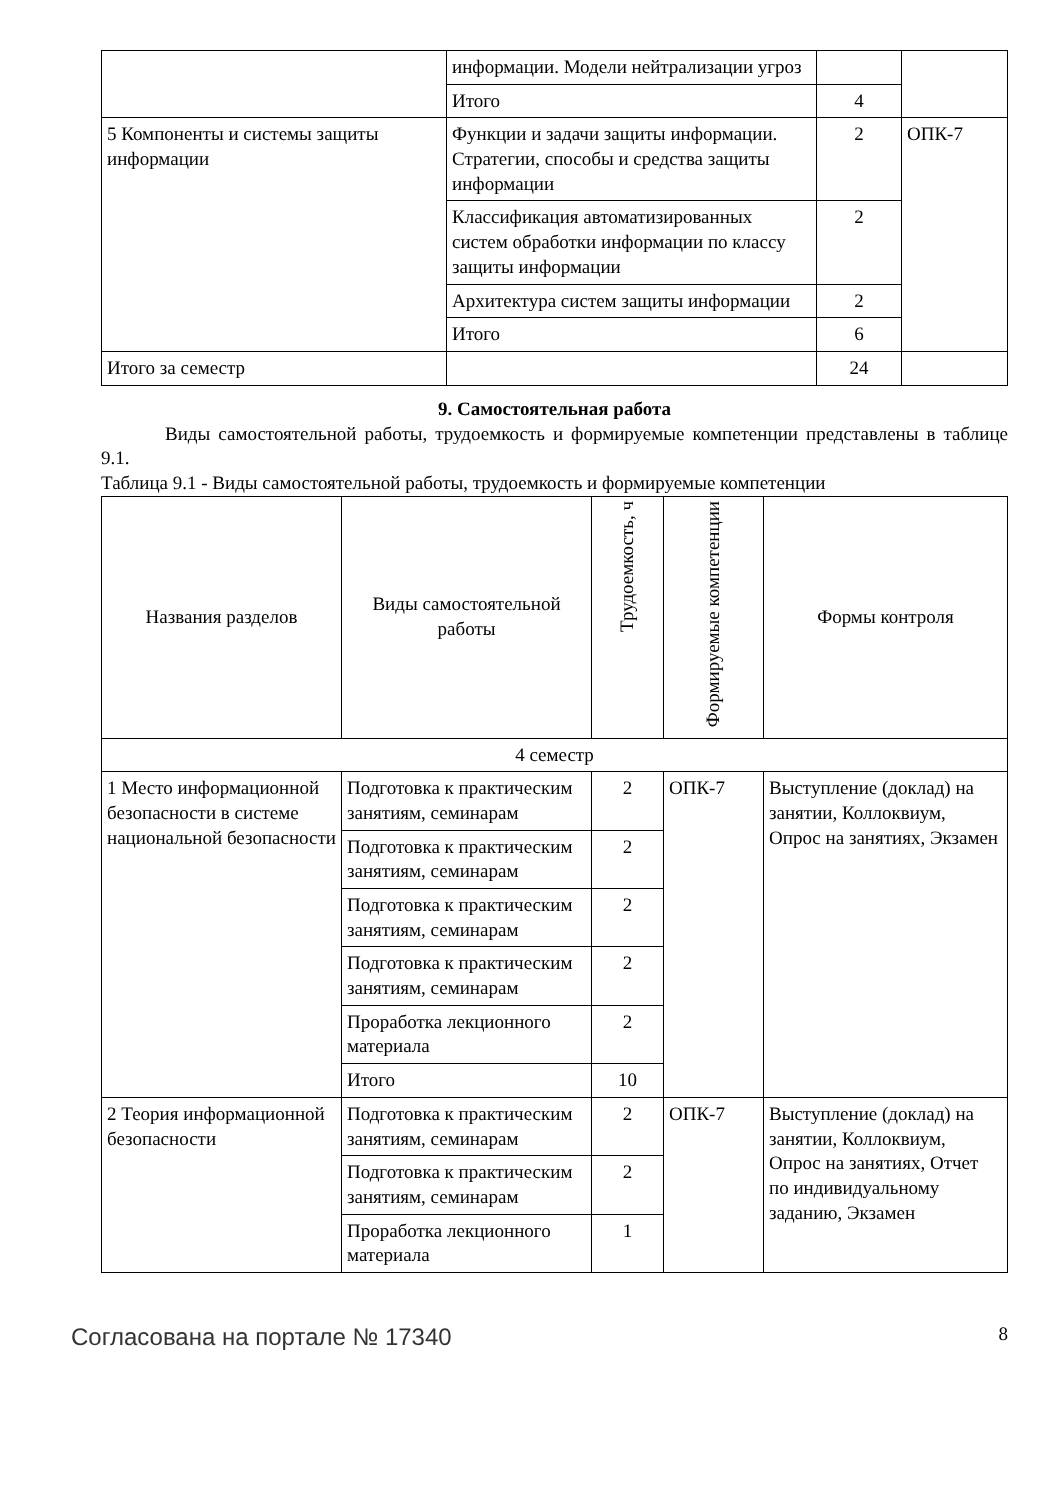| | информации. Модели нейтрализации угроз | | |
| | Итого | 4 | |
| 5 Компоненты и системы защиты информации | Функции и задачи защиты информации. Стратегии, способы и средства защиты информации | 2 | ОПК-7 |
| | Классификация автоматизированных систем обработки информации по классу защиты информации | 2 | |
| | Архитектура систем защиты информации | 2 | |
| | Итого | 6 | |
| Итого за семестр | | 24 | |
9. Самостоятельная работа
Виды самостоятельной работы, трудоемкость и формируемые компетенции представлены в таблице 9.1.
Таблица 9.1 - Виды самостоятельной работы, трудоемкость и формируемые компетенции
| Названия разделов | Виды самостоятельной работы | Трудоемкость, ч | Формируемые компетенции | Формы контроля |
| --- | --- | --- | --- | --- |
| 4 семестр | | | | |
| 1 Место информационной безопасности в системе национальной безопасности | Подготовка к практическим занятиям, семинарам | 2 | ОПК-7 | Выступление (доклад) на занятии, Коллоквиум, Опрос на занятиях, Экзамен |
| | Подготовка к практическим занятиям, семинарам | 2 | | |
| | Подготовка к практическим занятиям, семинарам | 2 | | |
| | Подготовка к практическим занятиям, семинарам | 2 | | |
| | Проработка лекционного материала | 2 | | |
| | Итого | 10 | | |
| 2 Теория информационной безопасности | Подготовка к практическим занятиям, семинарам | 2 | ОПК-7 | Выступление (доклад) на занятии, Коллоквиум, Опрос на занятиях, Отчет по индивидуальному заданию, Экзамен |
| | Подготовка к практическим занятиям, семинарам | 2 | | |
| | Проработка лекционного материала | 1 | | |
Согласована на портале № 17340 8